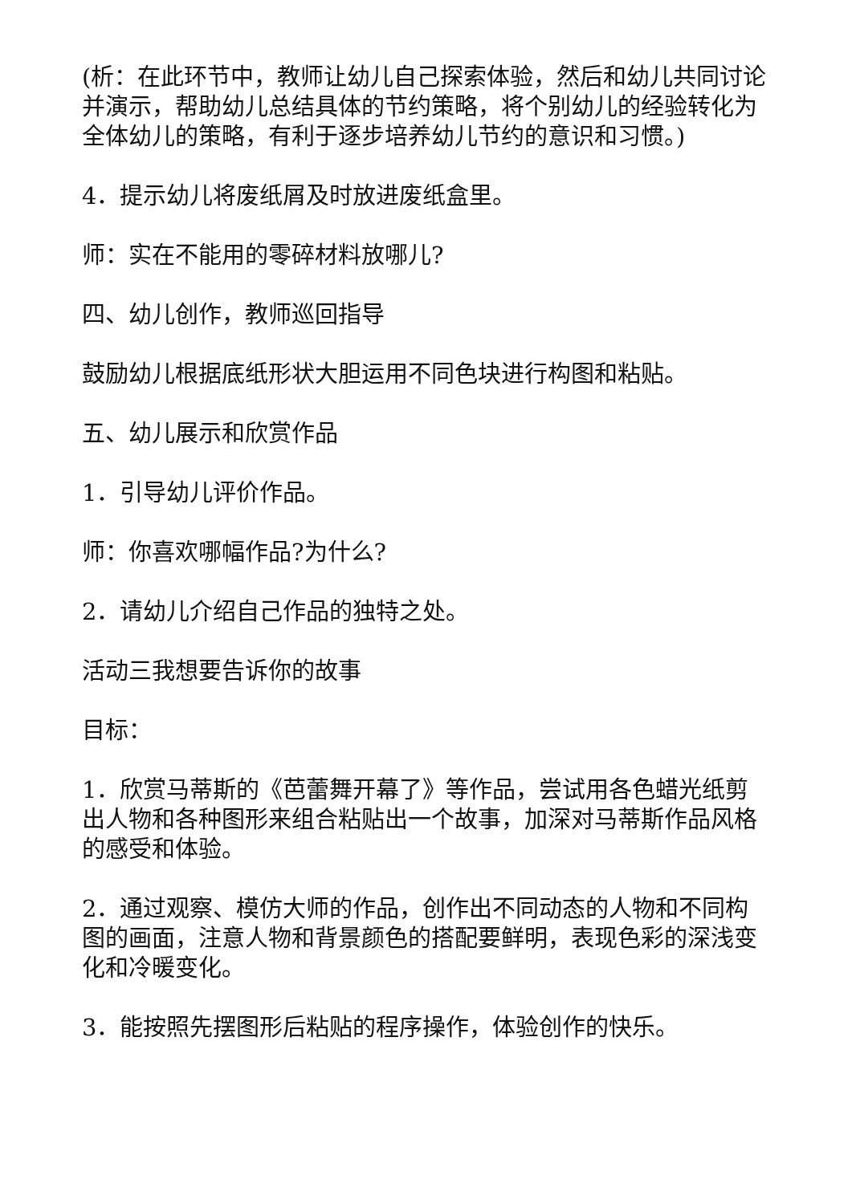(析：在此环节中，教师让幼儿自己探索体验，然后和幼儿共同讨论并演示，帮助幼儿总结具体的节约策略，将个别幼儿的经验转化为全体幼儿的策略，有利于逐步培养幼儿节约的意识和习惯。)
4．提示幼儿将废纸屑及时放进废纸盒里。
师：实在不能用的零碎材料放哪儿?
四、幼儿创作，教师巡回指导
鼓励幼儿根据底纸形状大胆运用不同色块进行构图和粘贴。
五、幼儿展示和欣赏作品
1．引导幼儿评价作品。
师：你喜欢哪幅作品?为什么?
2．请幼儿介绍自己作品的独特之处。
活动三我想要告诉你的故事
目标：
1．欣赏马蒂斯的《芭蕾舞开幕了》等作品，尝试用各色蜡光纸剪出人物和各种图形来组合粘贴出一个故事，加深对马蒂斯作品风格的感受和体验。
2．通过观察、模仿大师的作品，创作出不同动态的人物和不同构图的画面，注意人物和背景颜色的搭配要鲜明，表现色彩的深浅变化和冷暖变化。
3．能按照先摆图形后粘贴的程序操作，体验创作的快乐。